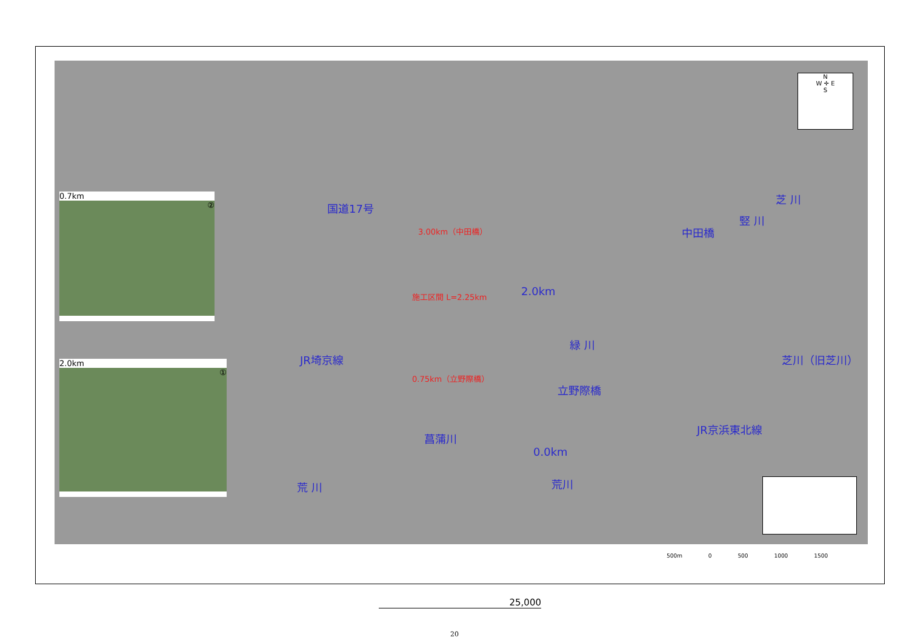N
W ✛ E
S
国道17号
中田橋
竪 川
芝 川
3.00km（中田橋）
施工区間 L=2.25km 2.0km
緑 川
JR埼京線
0.75km（立野際橋）
立野際橋
芝川（旧芝川）
菖蒲川
JR京浜東北線
0.0km
荒 川 荒川
0.7km
②
2.0km
①
500m 0 500 1000 1500
25,000
20